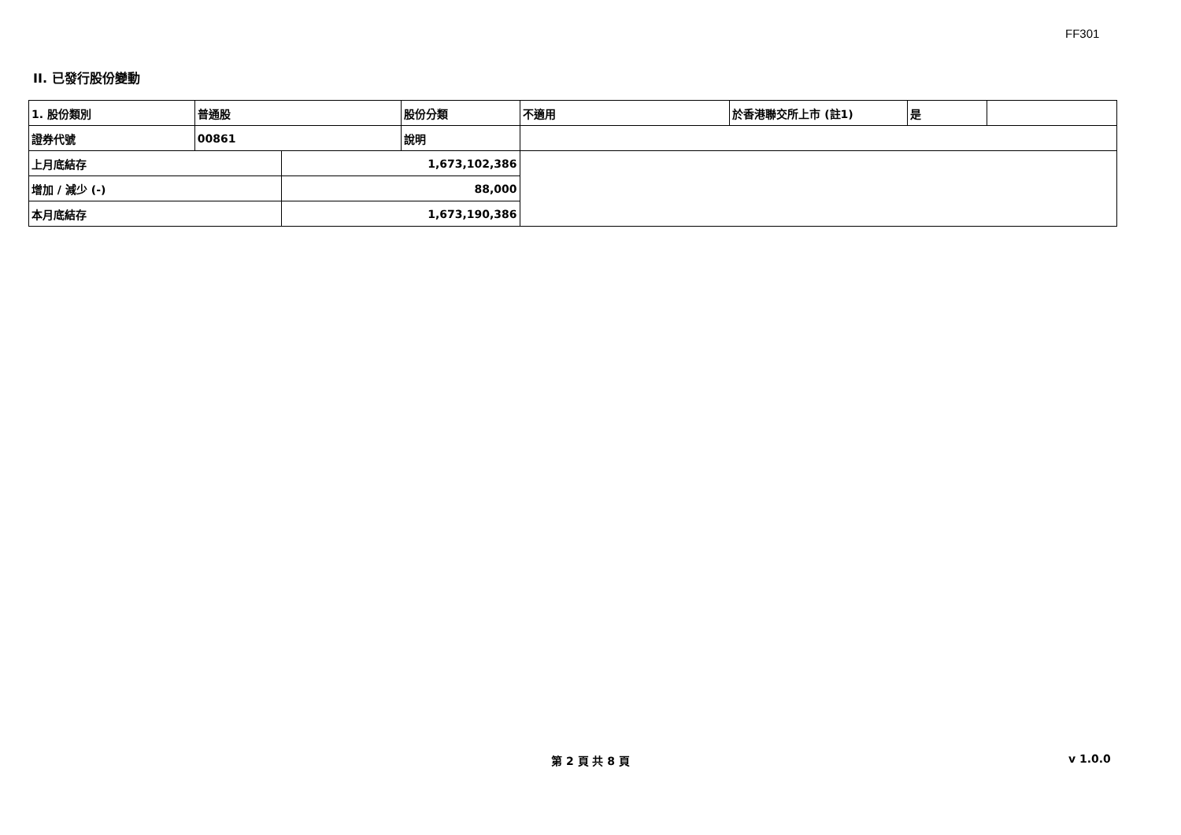FF301
II. 已發行股份變動
| 1. 股份類別 | 普通股 | | 股份分類 | 不適用 | 於香港聯交所上市 (註1) | 是 | |
| 證券代號 | 00861 | | 說明 | | | | |
| 上月底結存 | | 1,673,102,386 | | | | | |
| 增加 / 減少 (-) | | 88,000 | | | | | |
| 本月底結存 | | 1,673,190,386 | | | | | |
第 2 頁 共 8 頁 v 1.0.0